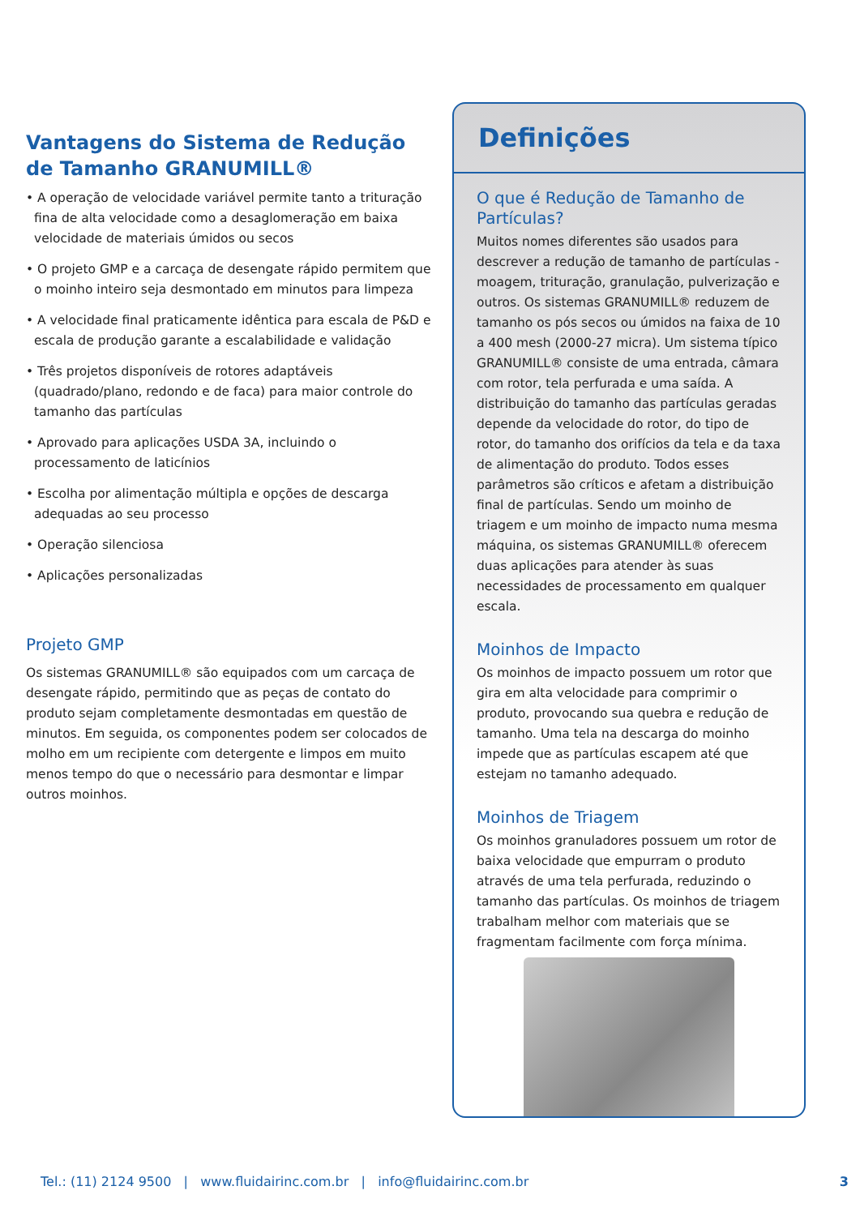Vantagens do Sistema de Redução
de Tamanho GRANUMILL®
• A operação de velocidade variável permite tanto a trituração fina de alta velocidade como a desaglomeração em baixa velocidade de materiais úmidos ou secos
• O projeto GMP e a carcaça de desengate rápido permitem que o moinho inteiro seja desmontado em minutos para limpeza
• A velocidade final praticamente idêntica para escala de P&D e escala de produção garante a escalabilidade e validação
• Três projetos disponíveis de rotores adaptáveis (quadrado/plano, redondo e de faca) para maior controle do tamanho das partículas
• Aprovado para aplicações USDA 3A, incluindo o processamento de laticínios
• Escolha por alimentação múltipla e opções de descarga adequadas ao seu processo
• Operação silenciosa
• Aplicações personalizadas
Projeto GMP
Os sistemas GRANUMILL® são equipados com um carcaça de desengate rápido, permitindo que as peças de contato do produto sejam completamente desmontadas em questão de minutos. Em seguida, os componentes podem ser colocados de molho em um recipiente com detergente e limpos em muito menos tempo do que o necessário para desmontar e limpar outros moinhos.
Definições
O que é Redução de Tamanho de Partículas?
Muitos nomes diferentes são usados para descrever a redução de tamanho de partículas - moagem, trituração, granulação, pulverização e outros. Os sistemas GRANUMILL® reduzem de tamanho os pós secos ou úmidos na faixa de 10 a 400 mesh (2000-27 micra). Um sistema típico GRANUMILL® consiste de uma entrada, câmara com rotor, tela perfurada e uma saída. A distribuição do tamanho das partículas geradas depende da velocidade do rotor, do tipo de rotor, do tamanho dos orifícios da tela e da taxa de alimentação do produto. Todos esses parâmetros são críticos e afetam a distribuição final de partículas. Sendo um moinho de triagem e um moinho de impacto numa mesma máquina, os sistemas GRANUMILL® oferecem duas aplicações para atender às suas necessidades de processamento em qualquer escala.
Moinhos de Impacto
Os moinhos de impacto possuem um rotor que gira em alta velocidade para comprimir o produto, provocando sua quebra e redução de tamanho. Uma tela na descarga do moinho impede que as partículas escapem até que estejam no tamanho adequado.
Moinhos de Triagem
Os moinhos granuladores possuem um rotor de baixa velocidade que empurram o produto através de uma tela perfurada, reduzindo o tamanho das partículas. Os moinhos de triagem trabalham melhor com materiais que se fragmentam facilmente com força mínima.
Tel.: (11) 2124 9500 | www.fluidairinc.com.br | info@fluidairinc.com.br 3